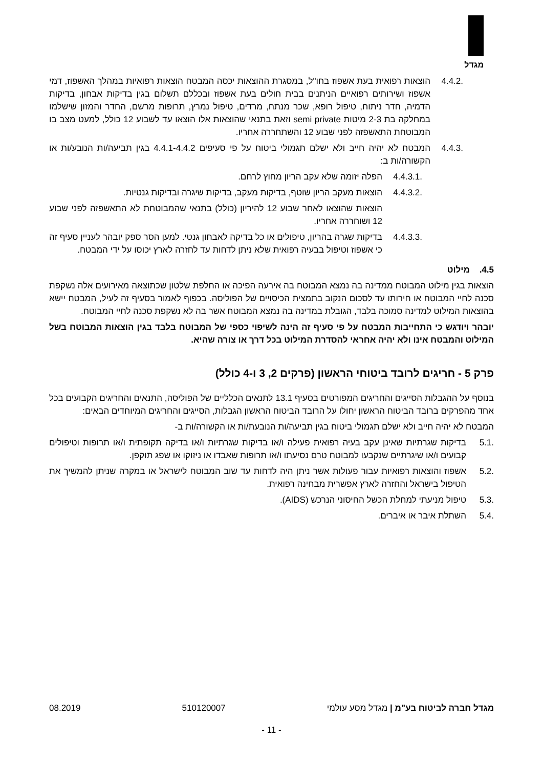מגדל
4.4.2. הוצאות רפואית בעת אשפוז בחו"ל, במסגרת ההוצאות יכסה המבטח הוצאות רפואיות במהלך האשפוז, דמי אשפוז ושירותים רפואיים הניתנים בבית חולים בעת אשפוז ובכללם תשלום בגין בדיקות אבחון, בדיקות הדמיה, חדר ניתוח, טיפול רופא, שכר מנתח, מרדים, טיפול נמרץ, תרופות מרשם, החדר והמזון שישלמו במחלקה בת 2-3 מיטות semi private וזאת בתנאי שהוצאות אלו הוצאו עד לשבוע 12 כולל, למעט מצב בו המבוטחת התאשפזה לפני שבוע 12 והשתחררה אחריו.
4.4.3. המבטח לא יהיה חייב ולא ישלם תגמולי ביטוח על פי סעיפים 4.4.1-4.4.2 בגין תביעה/ות הנובע/ות או הקשורה/ות ב:
4.4.3.1. הפלה יזומה שלא עקב הריון מחוץ לרחם.
4.4.3.2. הוצאות מעקב הריון שוטף, בדיקות מעקב, בדיקות שיגרה ובדיקות גנטיות.
הוצאות שהוצאו לאחר שבוע 12 להיריון (כולל) בתנאי שהמבוטחת לא התאשפזה לפני שבוע 12 ושוחררה אחריו.
4.4.3.3. בדיקות שגרה בהריון, טיפולים או כל בדיקה לאבחון גנטי. למען הסר ספק יובהר לעניין סעיף זה כי אשפוז וטיפול בבעיה רפואית שלא ניתן לדחות עד לחזרה לארץ יכוסו על ידי המבטח.
4.5. מילוט
הוצאות בגין מילוט המבוטח ממדינה בה נמצא המבוטח בה אירעה הפיכה או החלפת שלטון שכתוצאה מאירועים אלה נשקפת סכנה לחיי המבוטח או חירותו עד לסכום הנקוב בתמצית הכיסויים של הפוליסה. בכפוף לאמור בסעיף זה לעיל, המבטח יישא בהוצאות המילוט למדינה סמוכה בלבד, הגובלת במדינה בה נמצא המבוטח אשר בה לא נשקפת סכנה לחיי המבוטח.
יובהר ויודגש כי התחייבות המבטח על פי סעיף זה הינה לשיפוי כספי של המבוטח בלבד בגין הוצאות המבוטח בשל המילוט והמבטח אינו ולא יהיה אחראי להסדרת המילוט בכל דרך או צורה שהיא.
פרק 5 - חריגים לרובד ביטוחי הראשון (פרקים 2, 3 ו-4 כולל)
בנוסף על ההגבלות הסייגים והחריגים המפורטים בסעיף 13.1 לתנאים הכלליים של הפוליסה, התנאים והחריגים הקבועים בכל אחד מהפרקים ברובד הביטוח הראשון יחולו על הרובד הביטוח הראשון הגבלות, הסייגים והחריגים המיוחדים הבאים:
המבטח לא יהיה חייב ולא ישלם תגמולי ביטוח בגין תביעה/ות הנובעת/ות או הקשורה/ות ב-
5.1. בדיקות שגרתיות שאינן עקב בעיה רפואית פעילה ו/או בדיקות שגרתיות ו/או בדיקה תקופתית ו/או תרופות וטיפולים קבועים ו/או שיגרתיים שנקבעו למבוטח טרם נסיעתו ו/או תרופות שאבדו או ניזוקו או שפג תוקפן.
5.2. אשפוז והוצאות רפואיות עבור פעולות אשר ניתן היה לדחות עד שוב המבוטח לישראל או במקרה שניתן להמשיך את הטיפול בישראל והחזרה לארץ אפשרית מבחינה רפואית.
5.3. טיפול מניעתי למחלת הכשל החיסוני הנרכש (AIDS).
5.4. השתלת איבר או איברים.
מגדל חברה לביטוח בע"מ | מגדל מסע עולמי 510120007 08.2019
- 11 -